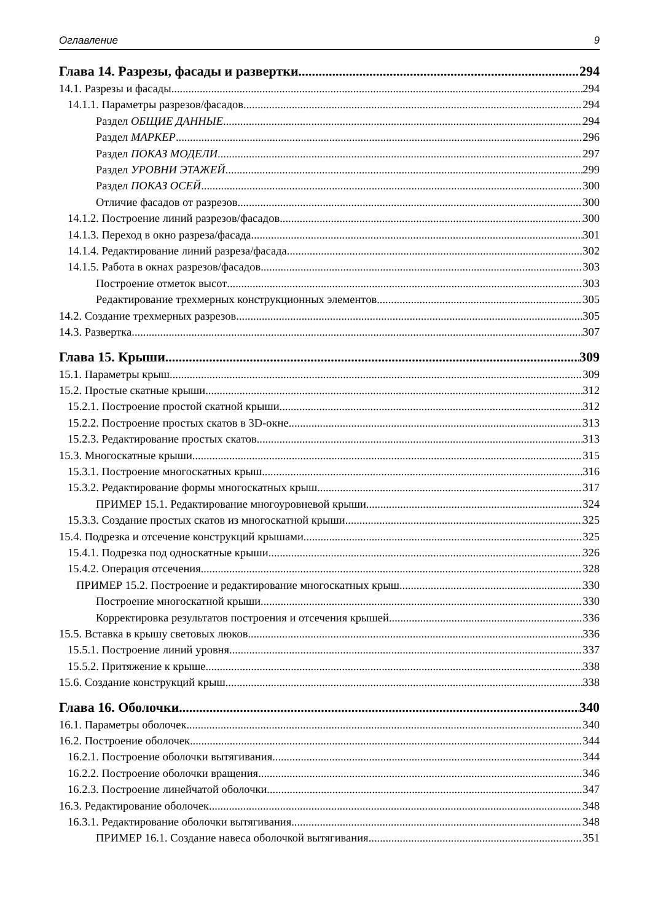Оглавление 9
Глава 14. Разрезы, фасады и развертки 294
14.1. Разрезы и фасады 294
14.1.1. Параметры разрезов/фасадов 294
Раздел ОБЩИЕ ДАННЫЕ 294
Раздел МАРКЕР 296
Раздел ПОКАЗ МОДЕЛИ 297
Раздел УРОВНИ ЭТАЖЕЙ 299
Раздел ПОКАЗ ОСЕЙ 300
Отличие фасадов от разрезов 300
14.1.2. Построение линий разрезов/фасадов 300
14.1.3. Переход в окно разреза/фасада 301
14.1.4. Редактирование линий разреза/фасада 302
14.1.5. Работа в окнах разрезов/фасадов 303
Построение отметок высот 303
Редактирование трехмерных конструкционных элементов 305
14.2. Создание трехмерных разрезов 305
14.3. Развертка 307
Глава 15. Крыши 309
15.1. Параметры крыш 309
15.2. Простые скатные крыши 312
15.2.1. Построение простой скатной крыши 312
15.2.2. Построение простых скатов в 3D-окне 313
15.2.3. Редактирование простых скатов 313
15.3. Многоскатные крыши 315
15.3.1. Построение многоскатных крыш 316
15.3.2. Редактирование формы многоскатных крыш 317
ПРИМЕР 15.1. Редактирование многоуровневой крыши 324
15.3.3. Создание простых скатов из многоскатной крыши 325
15.4. Подрезка и отсечение конструкций крышами 325
15.4.1. Подрезка под односкатные крыши 326
15.4.2. Операция отсечения 328
ПРИМЕР 15.2. Построение и редактирование многоскатных крыш 330
Построение многоскатной крыши 330
Корректировка результатов построения и отсечения крышей 336
15.5. Вставка в крышу световых люков 336
15.5.1. Построение линий уровня 337
15.5.2. Притяжение к крыше 338
15.6. Создание конструкций крыш 338
Глава 16. Оболочки 340
16.1. Параметры оболочек 340
16.2. Построение оболочек 344
16.2.1. Построение оболочки вытягивания 344
16.2.2. Построение оболочки вращения 346
16.2.3. Построение линейчатой оболочки 347
16.3. Редактирование оболочек 348
16.3.1. Редактирование оболочки вытягивания 348
ПРИМЕР 16.1. Создание навеса оболочкой вытягивания 351